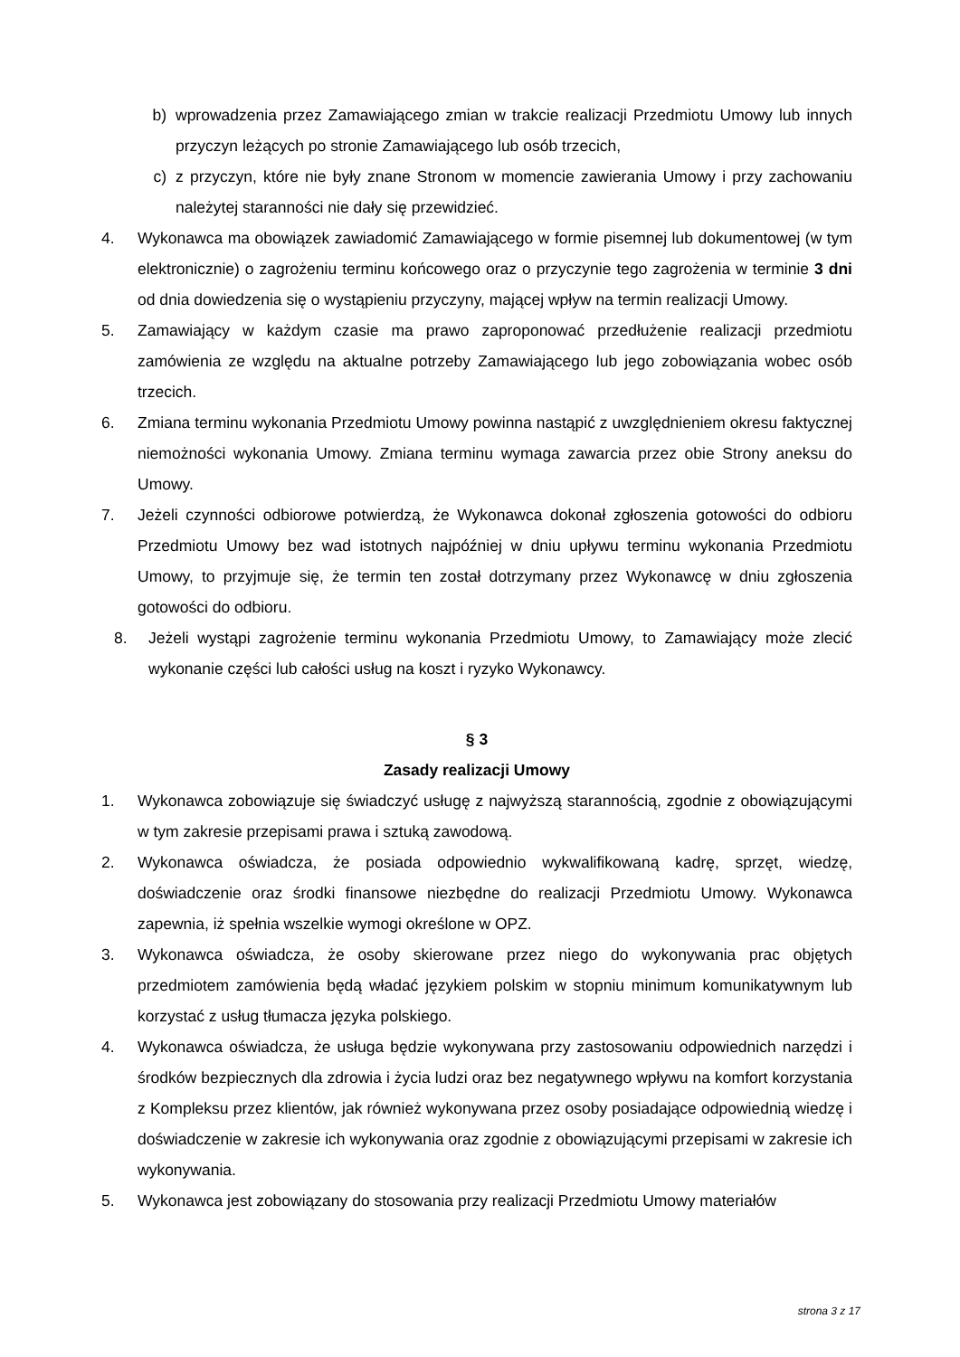b) wprowadzenia przez Zamawiającego zmian w trakcie realizacji Przedmiotu Umowy lub innych przyczyn leżących po stronie Zamawiającego lub osób trzecich,
c) z przyczyn, które nie były znane Stronom w momencie zawierania Umowy i przy zachowaniu należytej staranności nie dały się przewidzieć.
4. Wykonawca ma obowiązek zawiadomić Zamawiającego w formie pisemnej lub dokumentowej (w tym elektronicznie) o zagrożeniu terminu końcowego oraz o przyczynie tego zagrożenia w terminie 3 dni od dnia dowiedzenia się o wystąpieniu przyczyny, mającej wpływ na termin realizacji Umowy.
5. Zamawiający w każdym czasie ma prawo zaproponować przedłużenie realizacji przedmiotu zamówienia ze względu na aktualne potrzeby Zamawiającego lub jego zobowiązania wobec osób trzecich.
6. Zmiana terminu wykonania Przedmiotu Umowy powinna nastąpić z uwzględnieniem okresu faktycznej niemożności wykonania Umowy. Zmiana terminu wymaga zawarcia przez obie Strony aneksu do Umowy.
7. Jeżeli czynności odbiorowe potwierdzą, że Wykonawca dokonał zgłoszenia gotowości do odbioru Przedmiotu Umowy bez wad istotnych najpóźniej w dniu upływu terminu wykonania Przedmiotu Umowy, to przyjmuje się, że termin ten został dotrzymany przez Wykonawcę w dniu zgłoszenia gotowości do odbioru.
8. Jeżeli wystąpi zagrożenie terminu wykonania Przedmiotu Umowy, to Zamawiający może zlecić wykonanie części lub całości usług na koszt i ryzyko Wykonawcy.
§ 3
Zasady realizacji Umowy
1. Wykonawca zobowiązuje się świadczyć usługę z najwyższą starannością, zgodnie z obowiązującymi w tym zakresie przepisami prawa i sztuką zawodową.
2. Wykonawca oświadcza, że posiada odpowiednio wykwalifikowaną kadrę, sprzęt, wiedzę, doświadczenie oraz środki finansowe niezbędne do realizacji Przedmiotu Umowy. Wykonawca zapewnia, iż spełnia wszelkie wymogi określone w OPZ.
3. Wykonawca oświadcza, że osoby skierowane przez niego do wykonywania prac objętych przedmiotem zamówienia będą władać językiem polskim w stopniu minimum komunikatywnym lub korzystać z usług tłumacza języka polskiego.
4. Wykonawca oświadcza, że usługa będzie wykonywana przy zastosowaniu odpowiednich narzędzi i środków bezpiecznych dla zdrowia i życia ludzi oraz bez negatywnego wpływu na komfort korzystania z Kompleksu przez klientów, jak również wykonywana przez osoby posiadające odpowiednią wiedzę i doświadczenie w zakresie ich wykonywania oraz zgodnie z obowiązującymi przepisami w zakresie ich wykonywania.
5. Wykonawca jest zobowiązany do stosowania przy realizacji Przedmiotu Umowy materiałów
strona 3 z 17